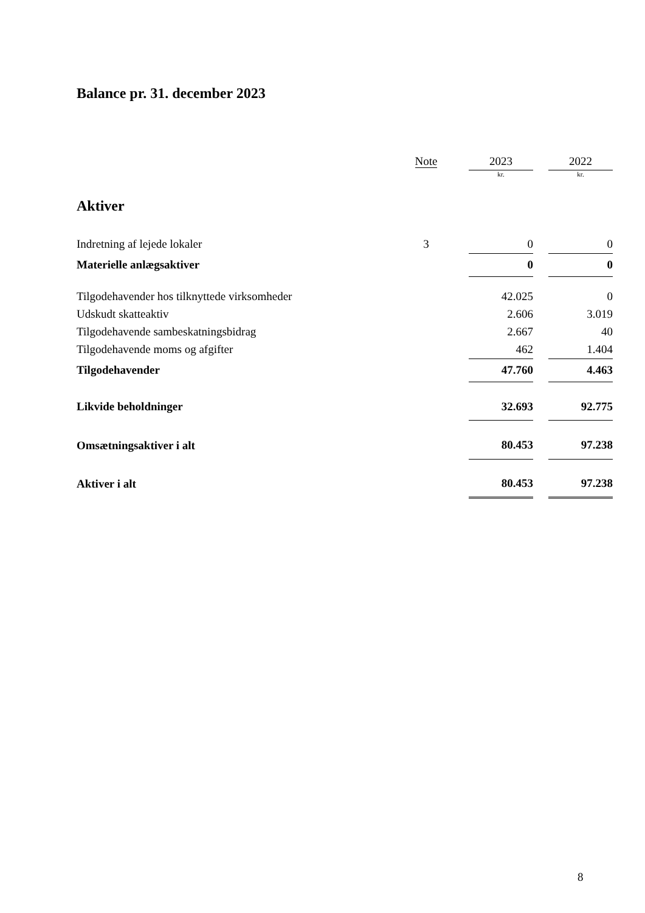Balance pr. 31. december 2023
| | Note | | 2023 | | 2022 |
| --- | --- | --- | --- | --- | --- |
| | | | kr. | | kr. |
| Aktiver | | | | | |
| Indretning af lejede lokaler | 3 | | 0 | | 0 |
| Materielle anlægsaktiver | | | 0 | | 0 |
| Tilgodehavender hos tilknyttede virksomheder | | | 42.025 | | 0 |
| Udskudt skatteaktiv | | | 2.606 | | 3.019 |
| Tilgodehavende sambeskatningsbidrag | | | 2.667 | | 40 |
| Tilgodehavende moms og afgifter | | | 462 | | 1.404 |
| Tilgodehavender | | | 47.760 | | 4.463 |
| Likvide beholdninger | | | 32.693 | | 92.775 |
| Omsætningsaktiver i alt | | | 80.453 | | 97.238 |
| Aktiver i alt | | | 80.453 | | 97.238 |
8